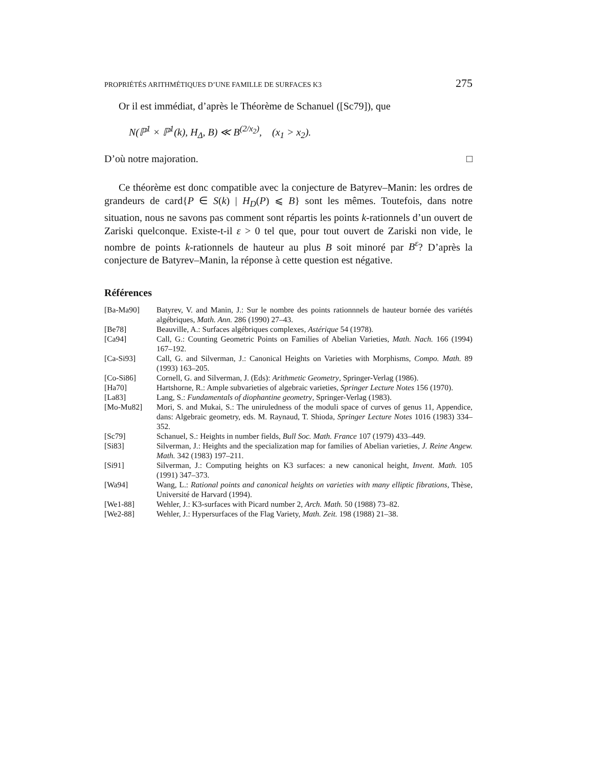PROPRIÉTÉS ARITHMÉTIQUES D’UNE FAMILLE DE SURFACES K3 275
Or il est immédiat, d’après le Théorème de Schanuel ([Sc79]), que
N(ℙ<sup>1</sup> × ℙ<sup>1</sup>(k), H<sub>Δ</sub>, B) ≪ B<sup>(2/x<sub>2</sub>)</sup>, (x<sub>1</sub> > x<sub>2</sub>).
D’où notre majoration. □
Ce théorème est donc compatible avec la conjecture de Batyrev–Manin: les ordres de grandeurs de card{P ∈ S(k) | H<sub>D</sub>(P) ⩽ B} sont les mêmes. Toutefois, dans notre situation, nous ne savons pas comment sont répartis les points k-rationnels d’un ouvert de Zariski quelconque. Existe-t-il ε > 0 tel que, pour tout ouvert de Zariski non vide, le nombre de points k-rationnels de hauteur au plus B soit minoré par B<sup>ε</sup>? D’après la conjecture de Batyrev–Manin, la réponse à cette question est négative.
Références
| [Ba-Ma90] | Batyrev, V. and Manin, J.: Sur le nombre des points rationnnels de hauteur bornée des variétés algébriques, Math. Ann. 286 (1990) 27–43. |
| [Be78] | Beauville, A.: Surfaces algébriques complexes, Astérique 54 (1978). |
| [Ca94] | Call, G.: Counting Geometric Points on Families of Abelian Varieties, Math. Nach. 166 (1994) 167–192. |
| [Ca-Si93] | Call, G. and Silverman, J.: Canonical Heights on Varieties with Morphisms, Compo. Math. 89 (1993) 163–205. |
| [Co-Si86] | Cornell, G. and Silverman, J. (Eds): Arithmetic Geometry , Springer-Verlag (1986). |
| [Ha70] | Hartshorne, R.: Ample subvarieties of algebraic varieties, Springer Lecture Notes 156 (1970). |
| [La83] | Lang, S.: Fundamentals of diophantine geometry , Springer-Verlag (1983). |
| [Mo-Mu82] | Mori, S. and Mukai, S.: The uniruledness of the moduli space of curves of genus 11, Appendice, dans: Algebraic geometry, eds. M. Raynaud, T. Shioda, Springer Lecture Notes 1016 (1983) 334–352. |
| [Sc79] | Schanuel, S.: Heights in number fields, Bull Soc. Math. France 107 (1979) 433–449. |
| [Si83] | Silverman, J.: Heights and the specialization map for families of Abelian varieties, J. Reine Angew. Math. 342 (1983) 197–211. |
| [Si91] | Silverman, J.: Computing heights on K3 surfaces: a new canonical height, Invent. Math. 105 (1991) 347–373. |
| [Wa94] | Wang, L.: Rational points and canonical heights on varieties with many elliptic fibrations , Thèse, Université de Harvard (1994). |
| [We1-88] | Wehler, J.: K3-surfaces with Picard number 2, Arch. Math. 50 (1988) 73–82. |
| [We2-88] | Wehler, J.: Hypersurfaces of the Flag Variety, Math. Zeit. 198 (1988) 21–38. |